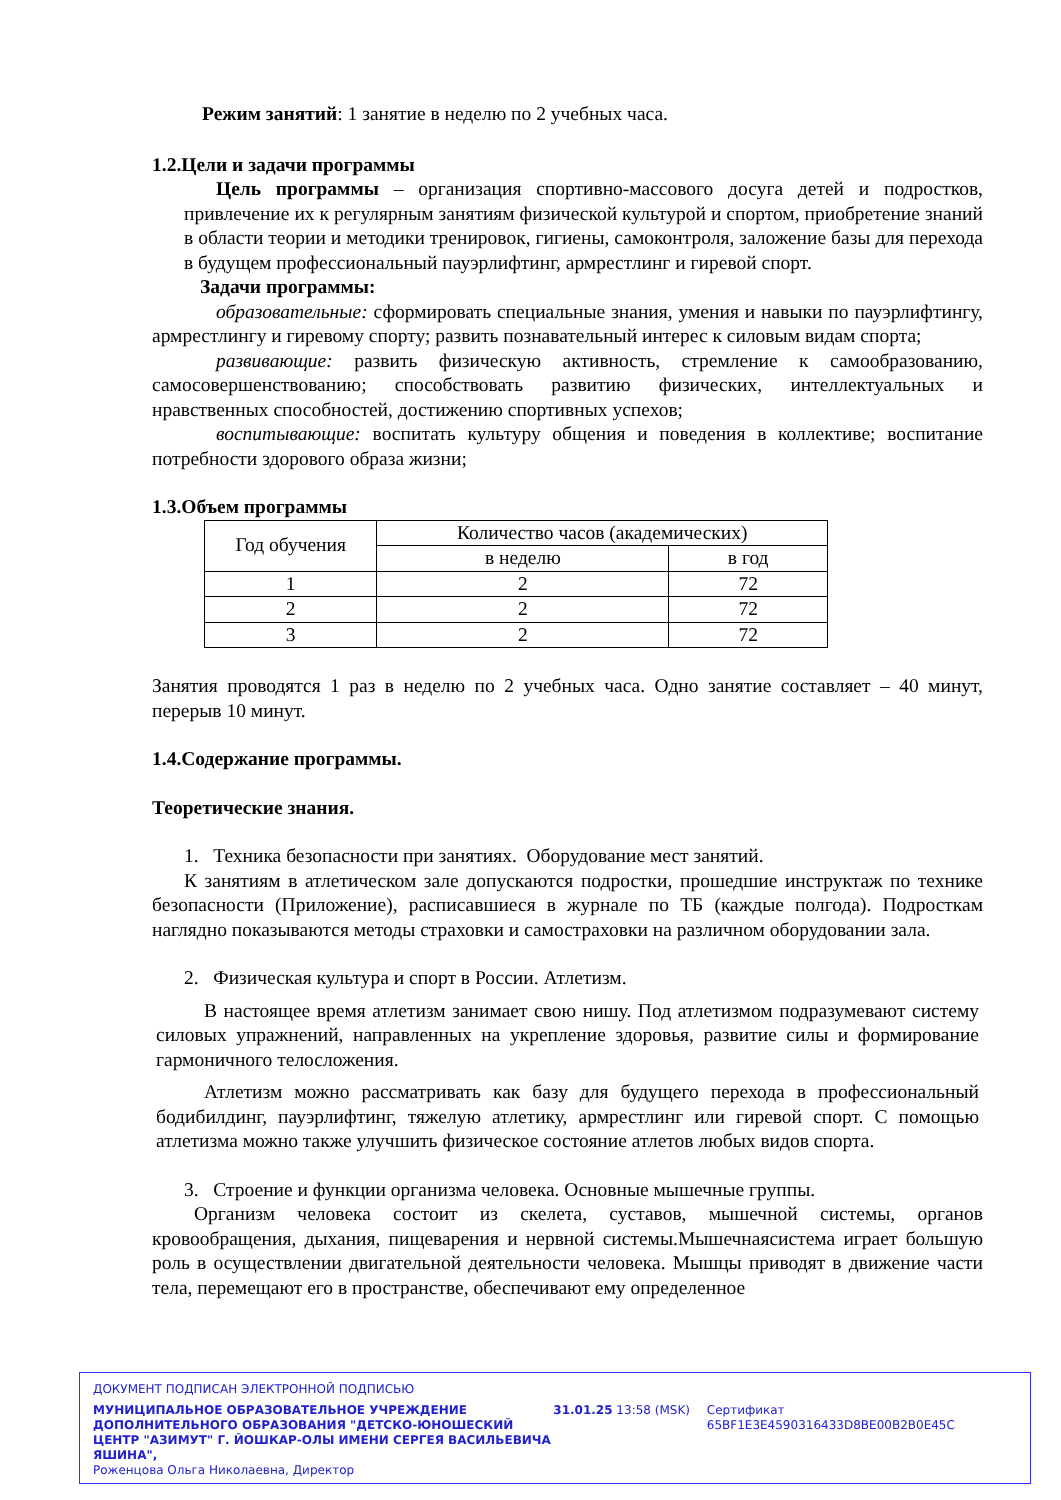Режим занятий: 1 занятие в неделю по 2 учебных часа.
1.2.Цели и задачи программы
Цель программы – организация спортивно-массового досуга детей и подростков, привлечение их к регулярным занятиям физической культурой и спортом, приобретение знаний в области теории и методики тренировок, гигиены, самоконтроля, заложение базы для перехода в будущем профессиональный пауэрлифтинг, армрестлинг и гиревой спорт.
Задачи программы:
образовательные: сформировать специальные знания, умения и навыки по пауэрлифтингу, армрестлингу и гиревому спорту; развить познавательный интерес к силовым видам спорта;
развивающие: развить физическую активность, стремление к самообразованию, самосовершенствованию; способствовать развитию физических, интеллектуальных и нравственных способностей, достижению спортивных успехов;
воспитывающие: воспитать культуру общения и поведения в коллективе; воспитание потребности здорового образа жизни;
1.3.Объем программы
| Год обучения | Количество часов (академических) | |
| | в неделю | в год |
| 1 | 2 | 72 |
| 2 | 2 | 72 |
| 3 | 2 | 72 |
Занятия проводятся 1 раз в неделю по 2 учебных часа. Одно занятие составляет – 40 минут, перерыв 10 минут.
1.4.Содержание программы.
Теоретические знания.
1. Техника безопасности при занятиях. Оборудование мест занятий.
К занятиям в атлетическом зале допускаются подростки, прошедшие инструктаж по технике безопасности (Приложение), расписавшиеся в журнале по ТБ (каждые полгода). Подросткам наглядно показываются методы страховки и самостраховки на различном оборудовании зала.
2. Физическая культура и спорт в России. Атлетизм.
В настоящее время атлетизм занимает свою нишу. Под атлетизмом подразумевают систему силовых упражнений, направленных на укрепление здоровья, развитие силы и формирование гармоничного телосложения.
Атлетизм можно рассматривать как базу для будущего перехода в профессиональный бодибилдинг, пауэрлифтинг, тяжелую атлетику, армрестлинг или гиревой спорт. С помощью атлетизма можно также улучшить физическое состояние атлетов любых видов спорта.
3. Строение и функции организма человека. Основные мышечные группы.
Организм человека состоит из скелета, суставов, мышечной системы, органов кровообращения, дыхания, пищеварения и нервной системы.Мышечнаясистема играет большую роль в осуществлении двигательной деятельности человека. Мышцы приводят в движение части тела, перемещают его в пространстве, обеспечивают ему определенное
ДОКУМЕНТ ПОДПИСАН ЭЛЕКТРОННОЙ ПОДПИСЬЮ
МУНИЦИПАЛЬНОЕ ОБРАЗОВАТЕЛЬНОЕ УЧРЕЖДЕНИЕ ДОПОЛНИТЕЛЬНОГО ОБРАЗОВАНИЯ "ДЕТСКО-ЮНОШЕСКИЙ ЦЕНТР "АЗИМУТ" Г. ЙОШКАР-ОЛЫ ИМЕНИ СЕРГЕЯ ВАСИЛЬЕВИЧА ЯШИНА",
Роженцова Ольга Николаевна, Директор
31.01.25 13:58 (MSK) Сертификат 65BF1E3E4590316433D8BE00B2B0E45C